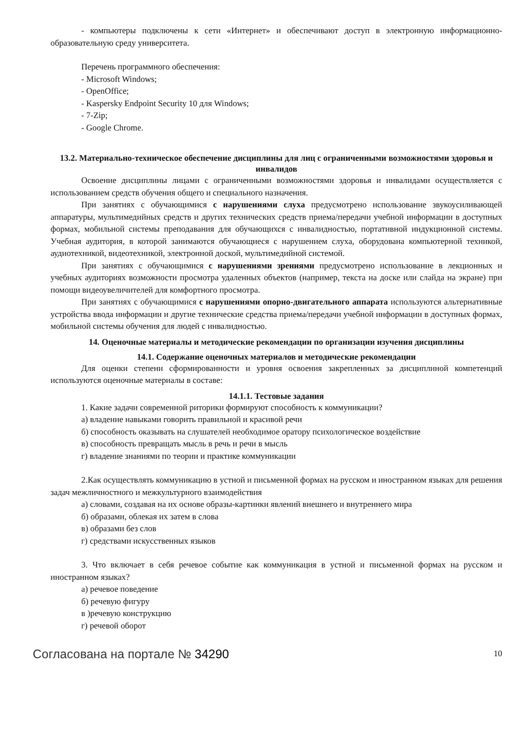- компьютеры подключены к сети «Интернет» и обеспечивают доступ в электронную информационно-образовательную среду университета.
Перечень программного обеспечения:
- Microsoft Windows;
- OpenOffice;
- Kaspersky Endpoint Security 10 для Windows;
- 7-Zip;
- Google Chrome.
13.2. Материально-техническое обеспечение дисциплины для лиц с ограниченными возможностями здоровья и инвалидов
Освоение дисциплины лицами с ограниченными возможностями здоровья и инвалидами осуществляется с использованием средств обучения общего и специального назначения.
При занятиях с обучающимися с нарушениями слуха предусмотрено использование звукоусиливающей аппаратуры, мультимедийных средств и других технических средств приема/передачи учебной информации в доступных формах, мобильной системы преподавания для обучающихся с инвалидностью, портативной индукционной системы. Учебная аудитория, в которой занимаются обучающиеся с нарушением слуха, оборудована компьютерной техникой, аудиотехникой, видеотехникой, электронной доской, мультимедийной системой.
При занятиях с обучающимися с нарушениями зрениями предусмотрено использование в лекционных и учебных аудиториях возможности просмотра удаленных объектов (например, текста на доске или слайда на экране) при помощи видеоувеличителей для комфортного просмотра.
При занятиях с обучающимися с нарушениями опорно-двигательного аппарата используются альтернативные устройства ввода информации и другие технические средства приема/передачи учебной информации в доступных формах, мобильной системы обучения для людей с инвалидностью.
14. Оценочные материалы и методические рекомендации по организации изучения дисциплины
14.1. Содержание оценочных материалов и методические рекомендации
Для оценки степени сформированности и уровня освоения закрепленных за дисциплиной компетенций используются оценочные материалы в составе:
14.1.1. Тестовые задания
1. Какие задачи современной риторики формируют способность к коммуникации?
а) владение навыками говорить правильной и красивой речи
б) способность оказывать на слушателей необходимое оратору психологическое воздействие
в) способность превращать мысль в речь и речи в мысль
г) владение знаниями по теории и практике коммуникации
2.Как осуществлять коммуникацию в устной и письменной формах на русском и иностранном языках для решения задач межличностного и межкультурного взаимодействия
а) словами, создавая на их основе образы-картинки явлений внешнего и внутреннего мира
б) образами, облекая их затем в слова
в) образами без слов
г) средствами искусственных языков
3. Что включает в себя речевое событие как коммуникация в устной и письменной формах на русском и иностранном языках?
а) речевое поведение
б) речевую фигуру
в )речевую конструкцию
г) речевой оборот
Согласована на портале № 34290 10